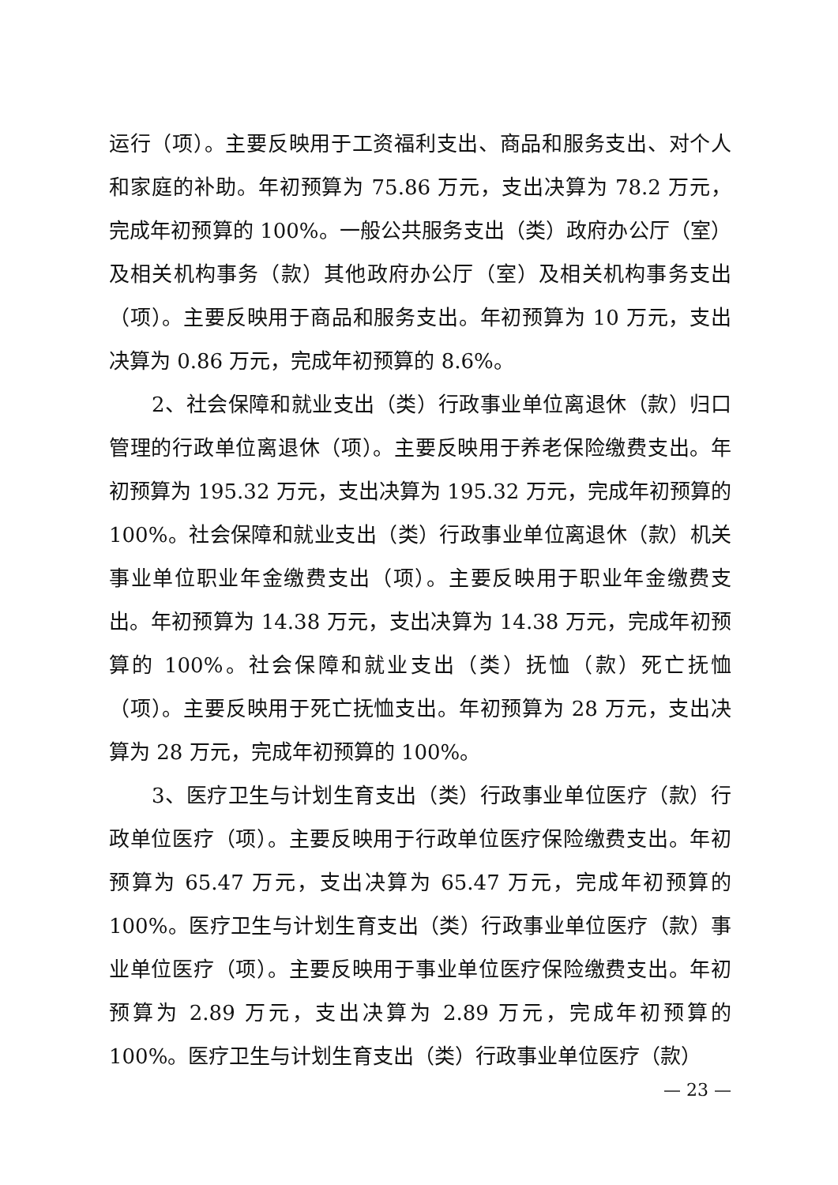运行（项）。主要反映用于工资福利支出、商品和服务支出、对个人和家庭的补助。年初预算为 75.86 万元，支出决算为 78.2 万元，完成年初预算的 100%。一般公共服务支出（类）政府办公厅（室）及相关机构事务（款）其他政府办公厅（室）及相关机构事务支出（项）。主要反映用于商品和服务支出。年初预算为 10 万元，支出决算为 0.86 万元，完成年初预算的 8.6%。
2、社会保障和就业支出（类）行政事业单位离退休（款）归口管理的行政单位离退休（项）。主要反映用于养老保险缴费支出。年初预算为 195.32 万元，支出决算为 195.32 万元，完成年初预算的 100%。社会保障和就业支出（类）行政事业单位离退休（款）机关事业单位职业年金缴费支出（项）。主要反映用于职业年金缴费支出。年初预算为 14.38 万元，支出决算为 14.38 万元，完成年初预算的 100%。社会保障和就业支出（类）抚恤（款）死亡抚恤（项）。主要反映用于死亡抚恤支出。年初预算为 28 万元，支出决算为 28 万元，完成年初预算的 100%。
3、医疗卫生与计划生育支出（类）行政事业单位医疗（款）行政单位医疗（项）。主要反映用于行政单位医疗保险缴费支出。年初预算为 65.47 万元，支出决算为 65.47 万元，完成年初预算的 100%。医疗卫生与计划生育支出（类）行政事业单位医疗（款）事业单位医疗（项）。主要反映用于事业单位医疗保险缴费支出。年初预算为 2.89 万元，支出决算为 2.89 万元，完成年初预算的 100%。医疗卫生与计划生育支出（类）行政事业单位医疗（款）
— 23 —